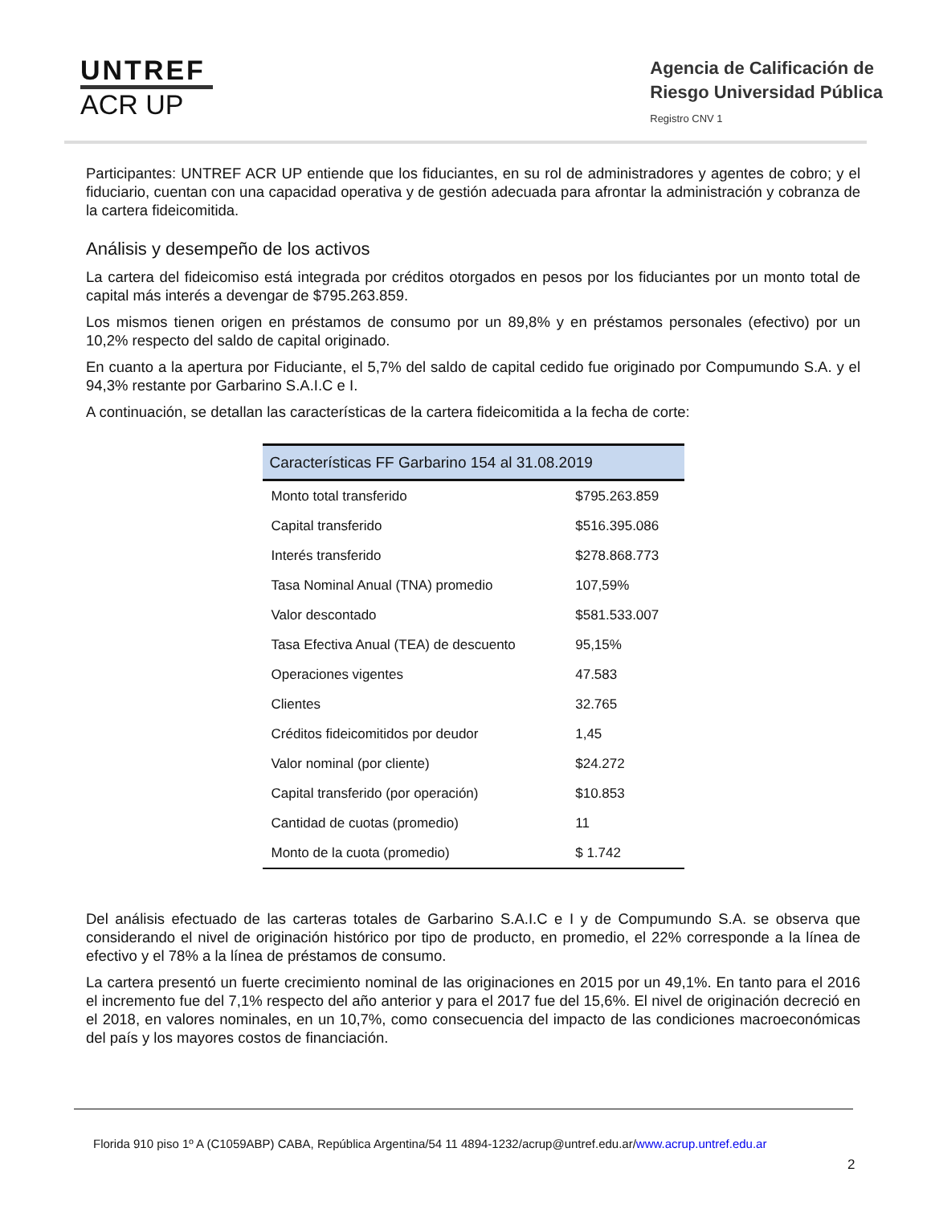UNTREF
ACR UP
Agencia de Calificación de
Riesgo Universidad Pública
Registro CNV 1
Participantes: UNTREF ACR UP entiende que los fiduciantes, en su rol de administradores y agentes de cobro; y el fiduciario, cuentan con una capacidad operativa y de gestión adecuada para afrontar la administración y cobranza de la cartera fideicomitida.
Análisis y desempeño de los activos
La cartera del fideicomiso está integrada por créditos otorgados en pesos por los fiduciantes por un monto total de capital más interés a devengar de $795.263.859.
Los mismos tienen origen en préstamos de consumo por un 89,8% y en préstamos personales (efectivo) por un 10,2% respecto del saldo de capital originado.
En cuanto a la apertura por Fiduciante, el 5,7% del saldo de capital cedido fue originado por Compumundo S.A. y el 94,3% restante por Garbarino S.A.I.C e I.
A continuación, se detallan las características de la cartera fideicomitida a la fecha de corte:
| Características FF Garbarino 154 al 31.08.2019 | |
| --- | --- |
| Monto total transferido | $795.263.859 |
| Capital transferido | $516.395.086 |
| Interés transferido | $278.868.773 |
| Tasa Nominal Anual (TNA) promedio | 107,59% |
| Valor descontado | $581.533.007 |
| Tasa Efectiva Anual (TEA) de descuento | 95,15% |
| Operaciones vigentes | 47.583 |
| Clientes | 32.765 |
| Créditos fideicomitidos por deudor | 1,45 |
| Valor nominal (por cliente) | $24.272 |
| Capital transferido (por operación) | $10.853 |
| Cantidad de cuotas (promedio) | 11 |
| Monto de la cuota (promedio) | $ 1.742 |
Del análisis efectuado de las carteras totales de Garbarino S.A.I.C e I y de Compumundo S.A. se observa que considerando el nivel de originación histórico por tipo de producto, en promedio, el 22% corresponde a la línea de efectivo y el 78% a la línea de préstamos de consumo.
La cartera presentó un fuerte crecimiento nominal de las originaciones en 2015 por un 49,1%. En tanto para el 2016 el incremento fue del 7,1% respecto del año anterior y para el 2017 fue del 15,6%. El nivel de originación decreció en el 2018, en valores nominales, en un 10,7%, como consecuencia del impacto de las condiciones macroeconómicas del país y los mayores costos de financiación.
Florida 910 piso 1º A (C1059ABP) CABA, República Argentina/54 11 4894-1232/acrup@untref.edu.ar/www.acrup.untref.edu.ar
2